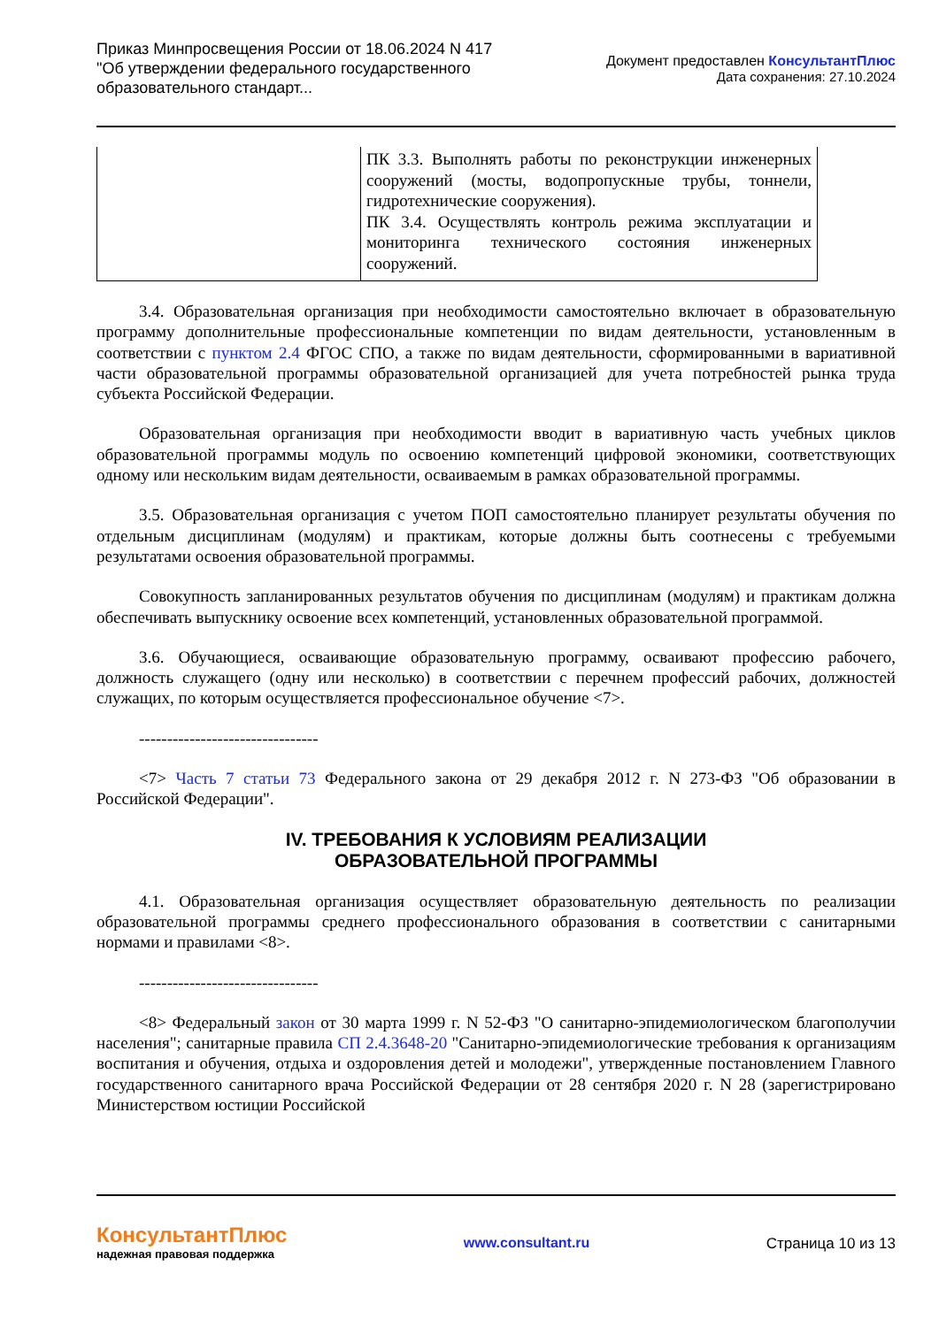Приказ Минпросвещения России от 18.06.2024 N 417
"Об утверждении федерального государственного
образовательного стандарт...
Документ предоставлен КонсультантПлюс
Дата сохранения: 27.10.2024
| | ПК 3.3. Выполнять работы по реконструкции инженерных сооружений (мосты, водопропускные трубы, тоннели, гидротехнические сооружения). ПК 3.4. Осуществлять контроль режима эксплуатации и мониторинга технического состояния инженерных сооружений. |
3.4. Образовательная организация при необходимости самостоятельно включает в образовательную программу дополнительные профессиональные компетенции по видам деятельности, установленным в соответствии с пунктом 2.4 ФГОС СПО, а также по видам деятельности, сформированными в вариативной части образовательной программы образовательной организацией для учета потребностей рынка труда субъекта Российской Федерации.
Образовательная организация при необходимости вводит в вариативную часть учебных циклов образовательной программы модуль по освоению компетенций цифровой экономики, соответствующих одному или нескольким видам деятельности, осваиваемым в рамках образовательной программы.
3.5. Образовательная организация с учетом ПОП самостоятельно планирует результаты обучения по отдельным дисциплинам (модулям) и практикам, которые должны быть соотнесены с требуемыми результатами освоения образовательной программы.
Совокупность запланированных результатов обучения по дисциплинам (модулям) и практикам должна обеспечивать выпускнику освоение всех компетенций, установленных образовательной программой.
3.6. Обучающиеся, осваивающие образовательную программу, осваивают профессию рабочего, должность служащего (одну или несколько) в соответствии с перечнем профессий рабочих, должностей служащих, по которым осуществляется профессиональное обучение <7>.
--------------------------------
<7> Часть 7 статьи 73 Федерального закона от 29 декабря 2012 г. N 273-ФЗ "Об образовании в Российской Федерации".
IV. ТРЕБОВАНИЯ К УСЛОВИЯМ РЕАЛИЗАЦИИ
ОБРАЗОВАТЕЛЬНОЙ ПРОГРАММЫ
4.1. Образовательная организация осуществляет образовательную деятельность по реализации образовательной программы среднего профессионального образования в соответствии с санитарными нормами и правилами <8>.
--------------------------------
<8> Федеральный закон от 30 марта 1999 г. N 52-ФЗ "О санитарно-эпидемиологическом благополучии населения"; санитарные правила СП 2.4.3648-20 "Санитарно-эпидемиологические требования к организациям воспитания и обучения, отдыха и оздоровления детей и молодежи", утвержденные постановлением Главного государственного санитарного врача Российской Федерации от 28 сентября 2020 г. N 28 (зарегистрировано Министерством юстиции Российской
КонсультантПлюс
надежная правовая поддержка
www.consultant.ru Страница 10 из 13